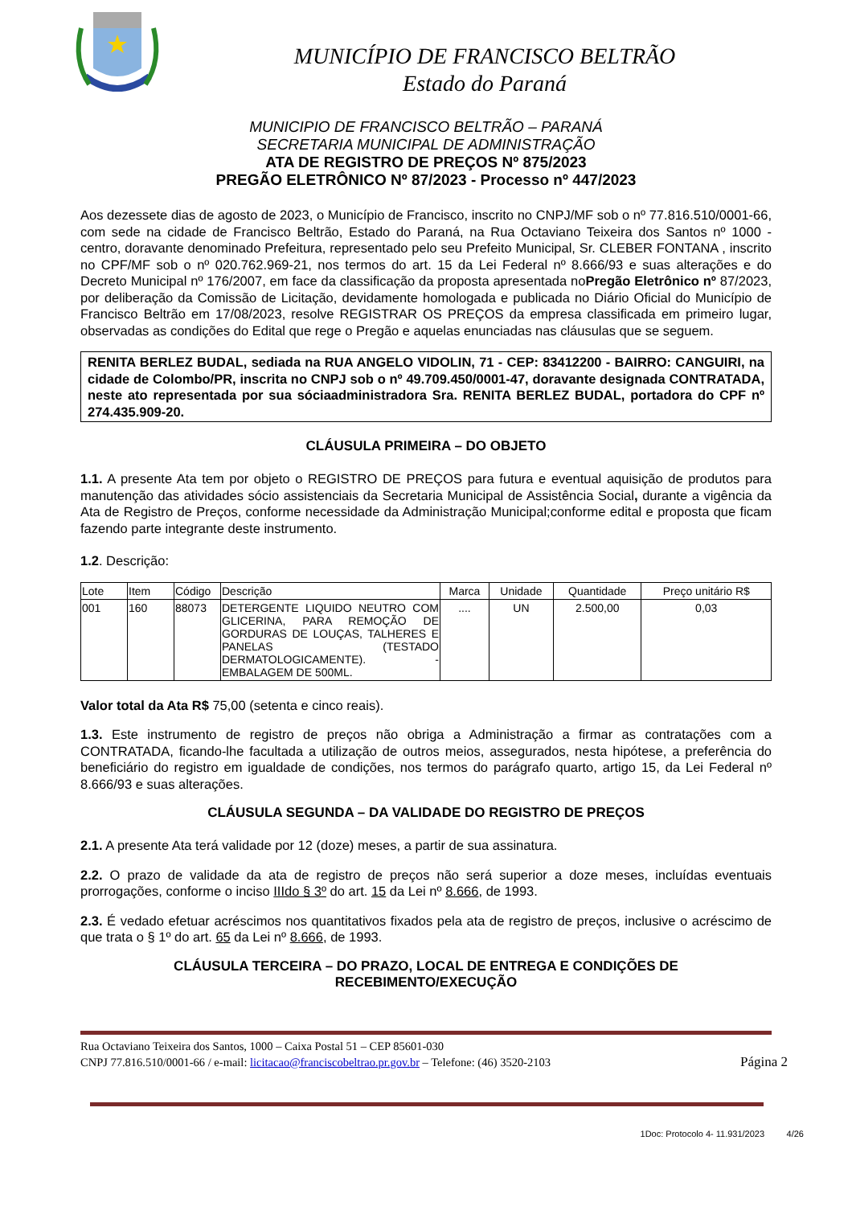MUNICÍPIO DE FRANCISCO BELTRÃO
Estado do Paraná
MUNICIPIO DE FRANCISCO BELTRÃO – PARANÁ
SECRETARIA MUNICIPAL DE ADMINISTRAÇÃO
ATA DE REGISTRO DE PREÇOS Nº 875/2023
PREGÃO ELETRÔNICO Nº 87/2023 - Processo nº 447/2023
Aos dezessete dias de agosto de 2023, o Município de Francisco, inscrito no CNPJ/MF sob o nº 77.816.510/0001-66, com sede na cidade de Francisco Beltrão, Estado do Paraná, na Rua Octaviano Teixeira dos Santos nº 1000 - centro, doravante denominado Prefeitura, representado pelo seu Prefeito Municipal, Sr. CLEBER FONTANA , inscrito no CPF/MF sob o nº 020.762.969-21, nos termos do art. 15 da Lei Federal nº 8.666/93 e suas alterações e do Decreto Municipal nº 176/2007, em face da classificação da proposta apresentada noPregão Eletrônico nº 87/2023, por deliberação da Comissão de Licitação, devidamente homologada e publicada no Diário Oficial do Município de Francisco Beltrão em 17/08/2023, resolve REGISTRAR OS PREÇOS da empresa classificada em primeiro lugar, observadas as condições do Edital que rege o Pregão e aquelas enunciadas nas cláusulas que se seguem.
RENITA BERLEZ BUDAL, sediada na RUA ANGELO VIDOLIN, 71 - CEP: 83412200 - BAIRRO: CANGUIRI, na cidade de Colombo/PR, inscrita no CNPJ sob o nº 49.709.450/0001-47, doravante designada CONTRATADA, neste ato representada por sua sóciaadministradora Sra. RENITA BERLEZ BUDAL, portadora do CPF nº 274.435.909-20.
CLÁUSULA PRIMEIRA – DO OBJETO
1.1. A presente Ata tem por objeto o REGISTRO DE PREÇOS para futura e eventual aquisição de produtos para manutenção das atividades sócio assistenciais da Secretaria Municipal de Assistência Social, durante a vigência da Ata de Registro de Preços, conforme necessidade da Administração Municipal;conforme edital e proposta que ficam fazendo parte integrante deste instrumento.
1.2. Descrição:
| Lote | Item | Código | Descrição | Marca | Unidade | Quantidade | Preço unitário R$ |
| --- | --- | --- | --- | --- | --- | --- | --- |
| 001 | 160 | 88073 | DETERGENTE LIQUIDO NEUTRO COM GLICERINA, PARA REMOÇÃO DE GORDURAS DE LOUÇAS, TALHERES E PANELAS (TESTADO DERMATOLOGICAMENTE). - EMBALAGEM DE 500ML. | .... | UN | 2.500,00 | 0,03 |
Valor total da Ata R$ 75,00 (setenta e cinco reais).
1.3. Este instrumento de registro de preços não obriga a Administração a firmar as contratações com a CONTRATADA, ficando-lhe facultada a utilização de outros meios, assegurados, nesta hipótese, a preferência do beneficiário do registro em igualdade de condições, nos termos do parágrafo quarto, artigo 15, da Lei Federal nº 8.666/93 e suas alterações.
CLÁUSULA SEGUNDA – DA VALIDADE DO REGISTRO DE PREÇOS
2.1. A presente Ata terá validade por 12 (doze) meses, a partir de sua assinatura.
2.2. O prazo de validade da ata de registro de preços não será superior a doze meses, incluídas eventuais prorrogações, conforme o inciso IIIdo § 3º do art. 15 da Lei nº 8.666, de 1993.
2.3. É vedado efetuar acréscimos nos quantitativos fixados pela ata de registro de preços, inclusive o acréscimo de que trata o § 1º do art. 65 da Lei nº 8.666, de 1993.
CLÁUSULA TERCEIRA – DO PRAZO, LOCAL DE ENTREGA E CONDIÇÕES DE
RECEBIMENTO/EXECUÇÃO
Rua Octaviano Teixeira dos Santos, 1000 – Caixa Postal 51 – CEP 85601-030
CNPJ 77.816.510/0001-66 / e-mail: licitacao@franciscobeltrao.pr.gov.br – Telefone: (46) 3520-2103
Página 2
1Doc: Protocolo 4- 11.931/2023 4/26